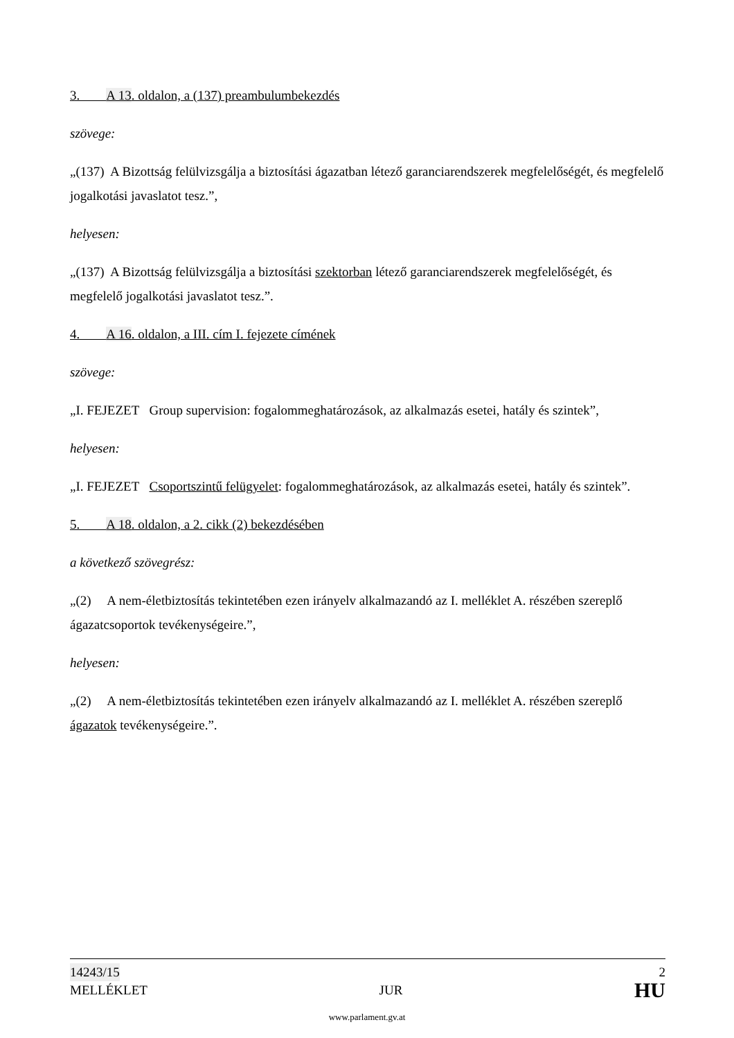3. A 13. oldalon, a (137) preambulumbekezdés
szövege:
„(137) A Bizottság felülvizsgálja a biztosítási ágazatban létező garanciarendszerek megfelelőségét, és megfelelő jogalkotási javaslatot tesz.”,
helyesen:
„(137) A Bizottság felülvizsgálja a biztosítási szektorban létező garanciarendszerek megfelelőségét, és megfelelő jogalkotási javaslatot tesz.”.
4. A 16. oldalon, a III. cím I. fejezete címének
szövege:
„I. FEJEZET Group supervision: fogalommeghatározások, az alkalmazás esetei, hatály és szintek”,
helyesen:
„I. FEJEZET Csoportszintű felügyelet: fogalommeghatározások, az alkalmazás esetei, hatály és szintek”.
5. A 18. oldalon, a 2. cikk (2) bekezdésében
a következő szövegrész:
„(2) A nem-életbiztosítás tekintetében ezen irányelv alkalmazandó az I. melléklet A. részében szereplő ágazatcsoportok tevékenységeire.”,
helyesen:
„(2) A nem-életbiztosítás tekintetében ezen irányelv alkalmazandó az I. melléklet A. részében szereplő ágazatok tevékenységeire.”.
14243/15 2
MELLÉKLET JUR HU
www.parlament.gv.at